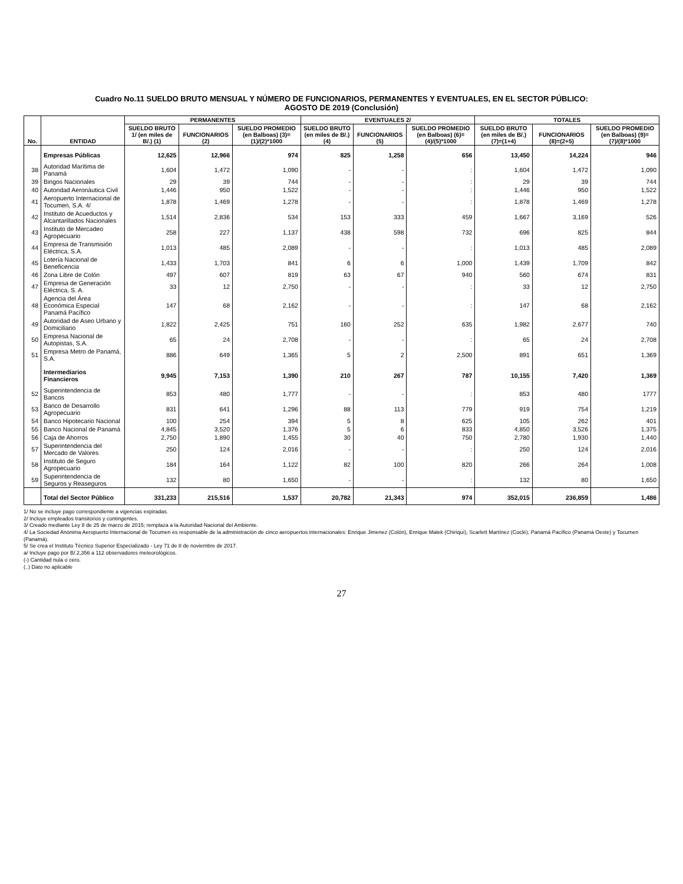Cuadro No.11 SUELDO BRUTO MENSUAL Y NÚMERO DE FUNCIONARIOS, PERMANENTES Y EVENTUALES, EN EL SECTOR PÚBLICO:
AGOSTO DE 2019 (Conclusión)
| No. | ENTIDAD | PERMANENTES | | | EVENTUALES 2/ | | | TOTALES | | |
| --- | --- | --- | --- | --- | --- | --- | --- | --- | --- | --- |
| | | SUELDO BRUTO 1/ (en miles de B/.) (1) | FUNCIONARIOS (2) | SUELDO PROMEDIO (en Balboas) (3)=(1)/(2)*1000 | SUELDO BRUTO (en miles de B/.) (4) | FUNCIONARIOS (5) | SUELDO PROMEDIO (en Balboas) (6)=(4)/(5)*1000 | SUELDO BRUTO (en miles de B/.) (7)=(1+4) | FUNCIONARIOS (8)=(2+5) | SUELDO PROMEDIO (en Balboas) (9)=(7)/(8)*1000 |
| | Empresas Públicas | 12,625 | 12,966 | 974 | 825 | 1,258 | 656 | 13,450 | 14,224 | 946 |
| 38 | Autoridad Marítima de Panamá | 1,604 | 1,472 | 1,090 | - | - | : | 1,604 | 1,472 | 1,090 |
| 39 | Bingos Nacionales | 29 | 39 | 744 | - | - | : | 29 | 39 | 744 |
| 40 | Autoridad Aeronáutica Civil | 1,446 | 950 | 1,522 | - | - | : | 1,446 | 950 | 1,522 |
| 41 | Aeropuerto Internacional de Tocumen, S.A. 4/ | 1,878 | 1,469 | 1,278 | - | - | : | 1,878 | 1,469 | 1,278 |
| 42 | Instituto de Acueductos y Alcantarillados Nacionales | 1,514 | 2,836 | 534 | 153 | 333 | 459 | 1,667 | 3,169 | 526 |
| 43 | Instituto de Mercadeo Agropecuario | 258 | 227 | 1,137 | 438 | 598 | 732 | 696 | 825 | 844 |
| 44 | Empresa de Transmisión Eléctrica, S.A. | 1,013 | 485 | 2,089 | - | - | : | 1,013 | 485 | 2,089 |
| 45 | Lotería Nacional de Beneficencia | 1,433 | 1,703 | 841 | 6 | 6 | 1,000 | 1,439 | 1,709 | 842 |
| 46 | Zona Libre de Colón | 497 | 607 | 819 | 63 | 67 | 940 | 560 | 674 | 831 |
| 47 | Empresa de Generación Eléctrica, S. A. | 33 | 12 | 2,750 | - | - | : | 33 | 12 | 2,750 |
| 48 | Agencia del Área Económica Especial Panamá Pacífico | 147 | 68 | 2,162 | - | - | : | 147 | 68 | 2,162 |
| 49 | Autoridad de Aseo Urbano y Domiciliario | 1,822 | 2,425 | 751 | 160 | 252 | 635 | 1,982 | 2,677 | 740 |
| 50 | Empresa Nacional de Autopistas, S.A. | 65 | 24 | 2,708 | - | - | : | 65 | 24 | 2,708 |
| 51 | Empresa Metro de Panamá, S.A. | 886 | 649 | 1,365 | 5 | 2 | 2,500 | 891 | 651 | 1,369 |
| | Intermediarios Financieros | 9,945 | 7,153 | 1,390 | 210 | 267 | 787 | 10,155 | 7,420 | 1,369 |
| 52 | Superintendencia de Bancos | 853 | 480 | 1,777 | - | - | : | 853 | 480 | 1777 |
| 53 | Banco de Desarrollo Agropecuario | 831 | 641 | 1,296 | 88 | 113 | 779 | 919 | 754 | 1,219 |
| 54 | Banco Hipotecario Nacional | 100 | 254 | 394 | 5 | 8 | 625 | 105 | 262 | 401 |
| 55 | Banco Nacional de Panamá | 4,845 | 3,520 | 1,376 | 5 | 6 | 833 | 4,850 | 3,526 | 1,375 |
| 56 | Caja de Ahorros | 2,750 | 1,890 | 1,455 | 30 | 40 | 750 | 2,780 | 1,930 | 1,440 |
| 57 | Superintendencia del Mercado de Valores | 250 | 124 | 2,016 | - | - | : | 250 | 124 | 2,016 |
| 58 | Instituto de Seguro Agropecuario | 184 | 164 | 1,122 | 82 | 100 | 820 | 266 | 264 | 1,008 |
| 59 | Superintendencia de Seguros y Reaseguros | 132 | 80 | 1,650 | - | - | : | 132 | 80 | 1,650 |
| | Total del Sector Público | 331,233 | 215,516 | 1,537 | 20,782 | 21,343 | 974 | 352,015 | 236,859 | 1,486 |
1/ No se incluye pago correspondiente a vigencias expiradas.
2/ Incluye empleados transitorios y contingentes.
3/ Creado mediante Ley 8 de 25 de marzo de 2015; remplaza a la Autoridad Nacional del Ambiente.
4/ La Sociedad Anónima Aeropuerto Internacional de Tocumen es responsable de la administración de cinco aeropuertos internacionales: Enrique Jimenez (Colón), Enrique Malek (Chiriquí), Scarlett Martínez (Coclé), Panamá Pacífico (Panamá Oeste) y Tocumen (Panamá).
5/ Se crea el Instituto Técnico Superior Especializado - Ley 71 de 8 de noviembre de 2017.
a/ Incluye pago por B/.2,356 a 112 observadores meteorológicos.
(-) Cantidad nula o cero.
(..) Dato no aplicable
27